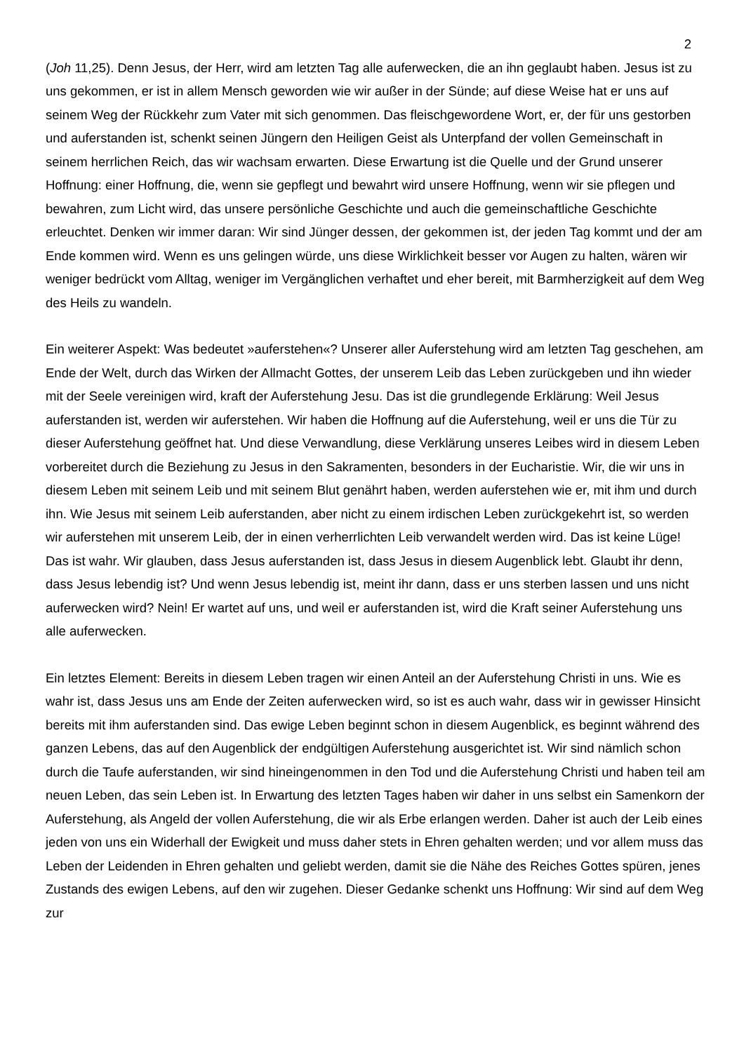2
(Joh 11,25). Denn Jesus, der Herr, wird am letzten Tag alle auferwecken, die an ihn geglaubt haben. Jesus ist zu uns gekommen, er ist in allem Mensch geworden wie wir außer in der Sünde; auf diese Weise hat er uns auf seinem Weg der Rückkehr zum Vater mit sich genommen. Das fleischgewordene Wort, er, der für uns gestorben und auferstanden ist, schenkt seinen Jüngern den Heiligen Geist als Unterpfand der vollen Gemeinschaft in seinem herrlichen Reich, das wir wachsam erwarten. Diese Erwartung ist die Quelle und der Grund unserer Hoffnung: einer Hoffnung, die, wenn sie gepflegt und bewahrt wird unsere Hoffnung, wenn wir sie pflegen und bewahren, zum Licht wird, das unsere persönliche Geschichte und auch die gemeinschaftliche Geschichte erleuchtet. Denken wir immer daran: Wir sind Jünger dessen, der gekommen ist, der jeden Tag kommt und der am Ende kommen wird. Wenn es uns gelingen würde, uns diese Wirklichkeit besser vor Augen zu halten, wären wir weniger bedrückt vom Alltag, weniger im Vergänglichen verhaftet und eher bereit, mit Barmherzigkeit auf dem Weg des Heils zu wandeln.
Ein weiterer Aspekt: Was bedeutet »auferstehen«? Unserer aller Auferstehung wird am letzten Tag geschehen, am Ende der Welt, durch das Wirken der Allmacht Gottes, der unserem Leib das Leben zurückgeben und ihn wieder mit der Seele vereinigen wird, kraft der Auferstehung Jesu. Das ist die grundlegende Erklärung: Weil Jesus auferstanden ist, werden wir auferstehen. Wir haben die Hoffnung auf die Auferstehung, weil er uns die Tür zu dieser Auferstehung geöffnet hat. Und diese Verwandlung, diese Verklärung unseres Leibes wird in diesem Leben vorbereitet durch die Beziehung zu Jesus in den Sakramenten, besonders in der Eucharistie. Wir, die wir uns in diesem Leben mit seinem Leib und mit seinem Blut genährt haben, werden auferstehen wie er, mit ihm und durch ihn. Wie Jesus mit seinem Leib auferstanden, aber nicht zu einem irdischen Leben zurückgekehrt ist, so werden wir auferstehen mit unserem Leib, der in einen verherrlichten Leib verwandelt werden wird. Das ist keine Lüge! Das ist wahr. Wir glauben, dass Jesus auferstanden ist, dass Jesus in diesem Augenblick lebt. Glaubt ihr denn, dass Jesus lebendig ist? Und wenn Jesus lebendig ist, meint ihr dann, dass er uns sterben lassen und uns nicht auferwecken wird? Nein! Er wartet auf uns, und weil er auferstanden ist, wird die Kraft seiner Auferstehung uns alle auferwecken.
Ein letztes Element: Bereits in diesem Leben tragen wir einen Anteil an der Auferstehung Christi in uns. Wie es wahr ist, dass Jesus uns am Ende der Zeiten auferwecken wird, so ist es auch wahr, dass wir in gewisser Hinsicht bereits mit ihm auferstanden sind. Das ewige Leben beginnt schon in diesem Augenblick, es beginnt während des ganzen Lebens, das auf den Augenblick der endgültigen Auferstehung ausgerichtet ist. Wir sind nämlich schon durch die Taufe auferstanden, wir sind hineingenommen in den Tod und die Auferstehung Christi und haben teil am neuen Leben, das sein Leben ist. In Erwartung des letzten Tages haben wir daher in uns selbst ein Samenkorn der Auferstehung, als Angeld der vollen Auferstehung, die wir als Erbe erlangen werden. Daher ist auch der Leib eines jeden von uns ein Widerhall der Ewigkeit und muss daher stets in Ehren gehalten werden; und vor allem muss das Leben der Leidenden in Ehren gehalten und geliebt werden, damit sie die Nähe des Reiches Gottes spüren, jenes Zustands des ewigen Lebens, auf den wir zugehen. Dieser Gedanke schenkt uns Hoffnung: Wir sind auf dem Weg zur